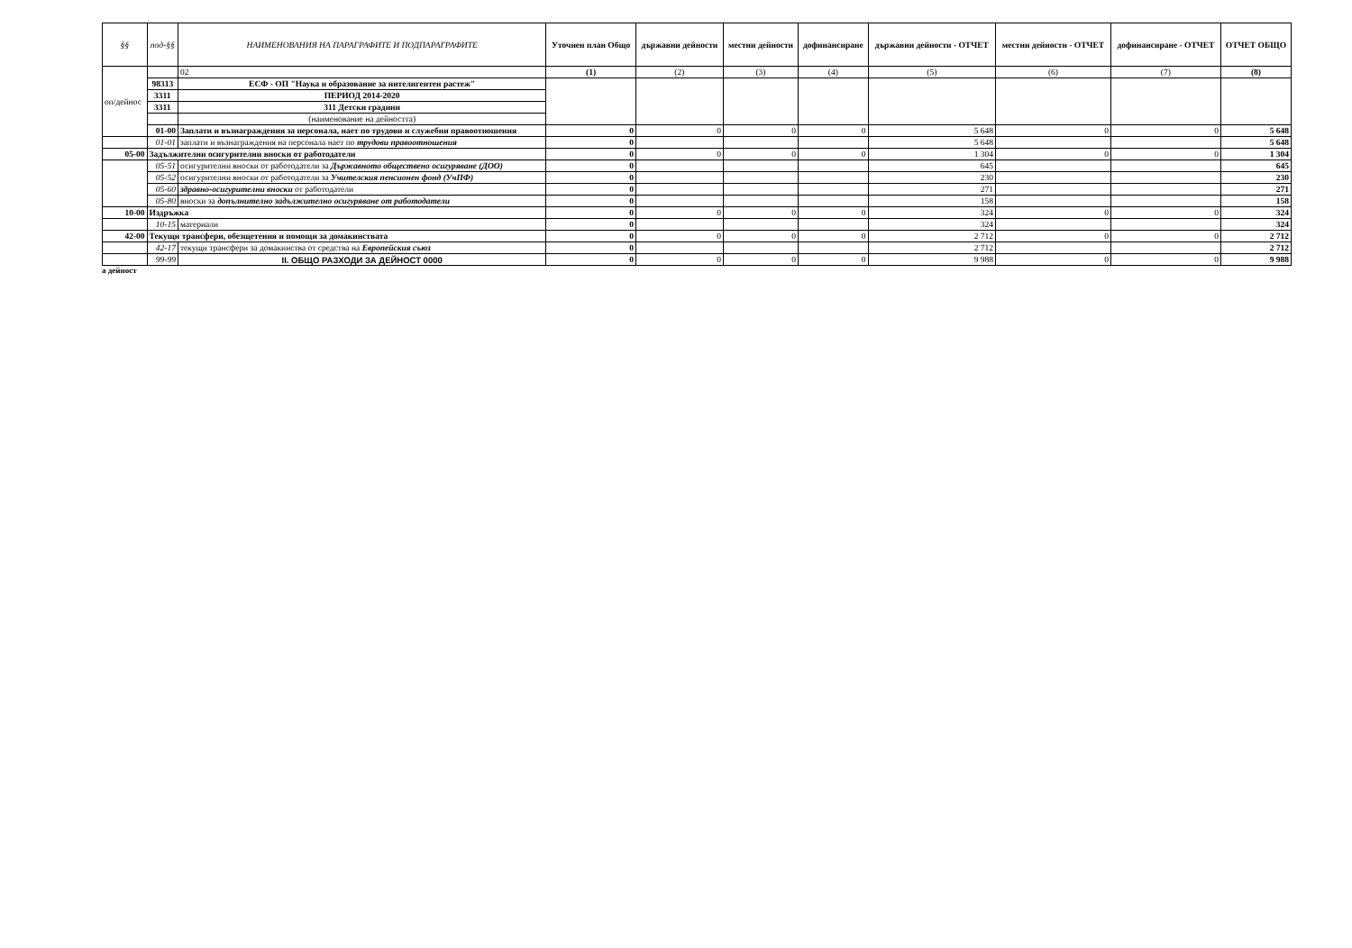| §§ | под-§§ | НАИМЕНОВАНИЯ НА ПАРАГРАФИТЕ И ПОДПАРАГРАФИТЕ | Уточнен план Общо | държавни дейности | местни дейности | дофинансиране | държавни дейности - ОТЧЕТ | местни дейности - ОТЧЕТ | дофинансиране - ОТЧЕТ | ОТЧЕТ ОБЩО |
| --- | --- | --- | --- | --- | --- | --- | --- | --- | --- | --- |
| оп/дейнос | | 02 | (1) | (2) | (3) | (4) | (5) | (6) | (7) | (8) |
| | 98313 | ЕСФ - ОП "Наука и образование за интелигентен растеж" | | | | | | | | |
| | 3311 | ПЕРИОД 2014-2020 | | | | | | | | |
| | 3311 | 311 Детски градини | | | | | | | | |
| | | (наименование на дейността) | | | | | | | | |
| | 01-00 | Заплати и възнаграждения за персонала, нает по трудови и служебни правоотношения | 0 | 0 | 0 | 0 | 5 648 | 0 | 0 | 5 648 |
| | 01-01 | заплати и възнаграждения на персонала нает по трудови правоотношения | 0 | | | | 5 648 | | | 5 648 |
| 05-00 | Задължителни осигурителни вноски от работодатели | | 0 | 0 | 0 | 0 | 1 304 | 0 | 0 | 1 304 |
| | 05-51 | осигурителни вноски от работодатели за Държавното обществено осигуряване (ДОО) | 0 | | | | 645 | | | 645 |
| | 05-52 | осигурителни вноски от работодатели за Учителския пенсионен фонд (УчПФ) | 0 | | | | 230 | | | 230 |
| | 05-60 | здравно-осигурителни вноски от работодатели | 0 | | | | 271 | | | 271 |
| | 05-80 | вноски за допълнително задължително осигуряване от работодатели | 0 | | | | 158 | | | 158 |
| 10-00 | Издръжка | | 0 | 0 | 0 | 0 | 324 | 0 | 0 | 324 |
| | 10-15 | материали | 0 | | | | 324 | | | 324 |
| 42-00 | Текущи трансфери, обезщетения и помощи за домакинствата | | 0 | 0 | 0 | 0 | 2 712 | 0 | 0 | 2 712 |
| | 42-17 | текущи трансфери за домакинства от средства на Европейския съюз | 0 | | | | 2 712 | | | 2 712 |
| | 99-99 | II. ОБЩО РАЗХОДИ ЗА ДЕЙНОСТ 0000 | 0 | 0 | 0 | 0 | 9 988 | 0 | 0 | 9 988 |
а дейност